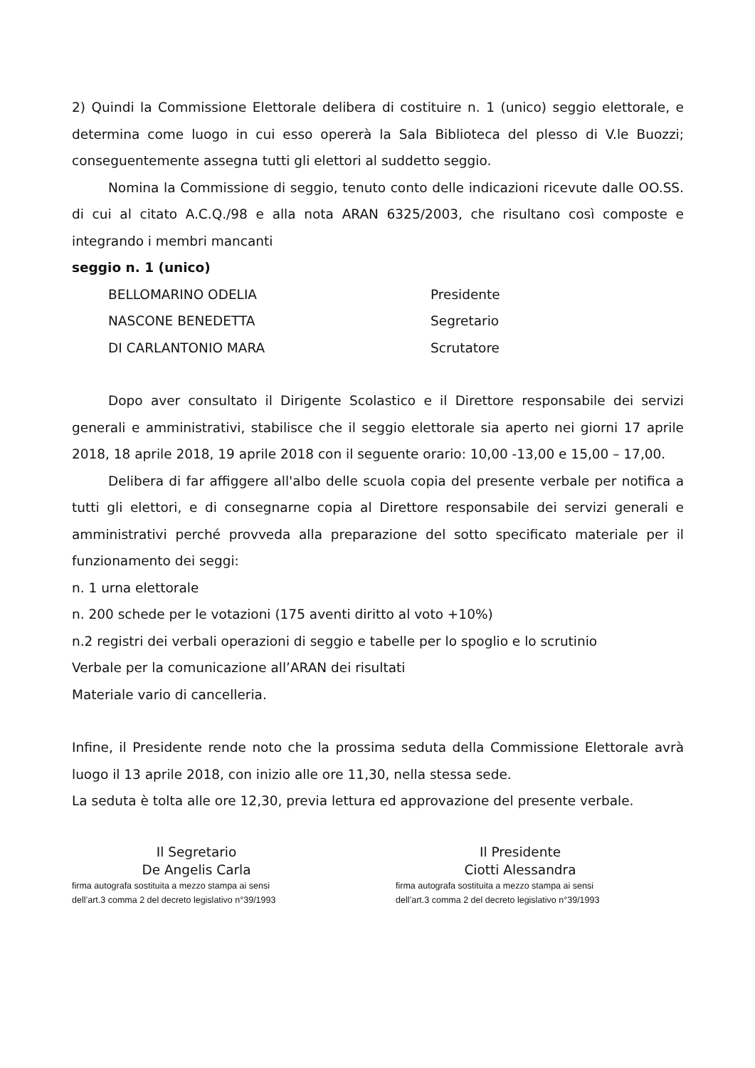2) Quindi la Commissione Elettorale delibera di costituire n. 1 (unico) seggio elettorale, e determina come luogo in cui esso opererà la Sala Biblioteca del plesso di V.le Buozzi; conseguentemente assegna tutti gli elettori al suddetto seggio.
Nomina la Commissione di seggio, tenuto conto delle indicazioni ricevute dalle OO.SS. di cui al citato A.C.Q./98 e alla nota ARAN 6325/2003, che risultano così composte e integrando i membri mancanti
seggio n. 1 (unico)
| BELLOMARINO ODELIA | Presidente |
| NASCONE BENEDETTA | Segretario |
| DI CARLANTONIO MARA | Scrutatore |
Dopo aver consultato il Dirigente Scolastico e il Direttore responsabile dei servizi generali e amministrativi, stabilisce che il seggio elettorale sia aperto nei giorni 17 aprile 2018, 18 aprile 2018, 19 aprile 2018 con il seguente orario: 10,00 -13,00 e 15,00 – 17,00.
Delibera di far affiggere all'albo delle scuola copia del presente verbale per notifica a tutti gli elettori, e di consegnarne copia al Direttore responsabile dei servizi generali e amministrativi perché provveda alla preparazione del sotto specificato materiale per il funzionamento dei seggi:
n. 1 urna elettorale
n. 200 schede per le votazioni (175 aventi diritto al voto +10%)
n.2 registri dei verbali operazioni di seggio e tabelle per lo spoglio e lo scrutinio
Verbale per la comunicazione all’ARAN dei risultati
Materiale vario di cancelleria.
Infine, il Presidente rende noto che la prossima seduta della Commissione Elettorale avrà luogo il 13 aprile 2018, con inizio alle ore 11,30, nella stessa sede.
La seduta è tolta alle ore 12,30, previa lettura ed approvazione del presente verbale.
Il Segretario
De Angelis Carla
firma autografa sostituita a mezzo stampa ai sensi
dell’art.3 comma 2 del decreto legislativo n°39/1993
Il Presidente
Ciotti Alessandra
firma autografa sostituita a mezzo stampa ai sensi
dell’art.3 comma 2 del decreto legislativo n°39/1993